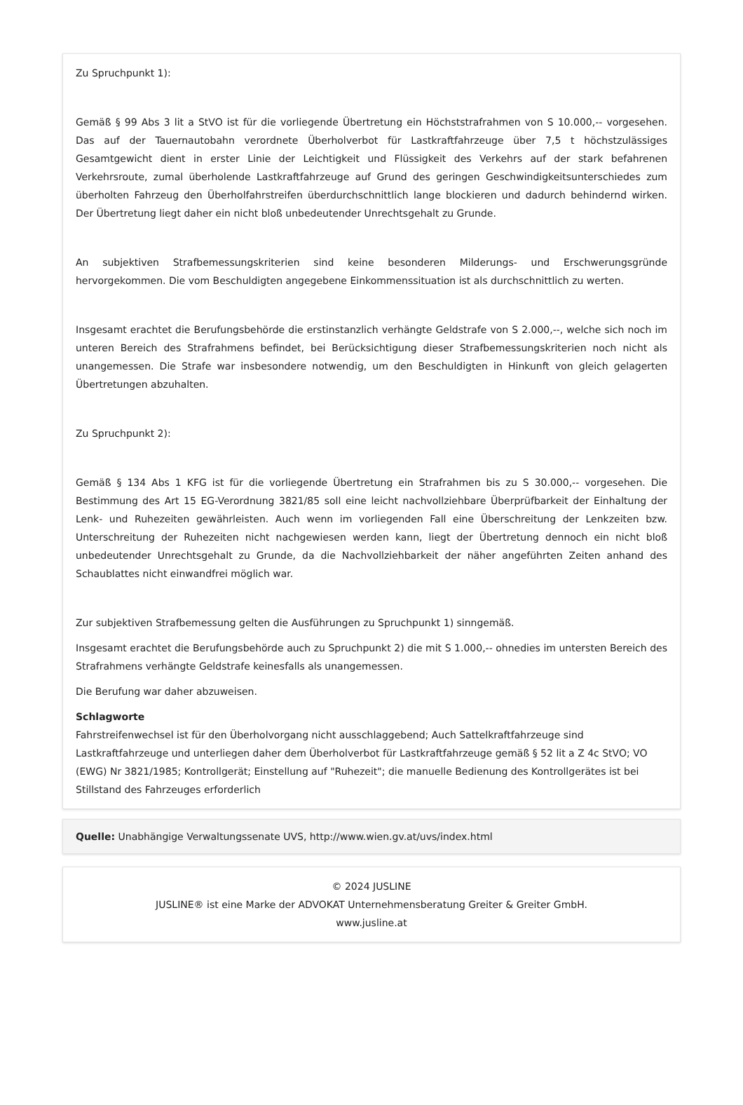Zu Spruchpunkt 1):
Gemäß § 99 Abs 3 lit a StVO ist für die vorliegende Übertretung ein Höchststrafrahmen von S 10.000,-- vorgesehen. Das auf der Tauernautobahn verordnete Überholverbot für Lastkraftfahrzeuge über 7,5 t höchstzulässiges Gesamtgewicht dient in erster Linie der Leichtigkeit und Flüssigkeit des Verkehrs auf der stark befahrenen Verkehrsroute, zumal überholende Lastkraftfahrzeuge auf Grund des geringen Geschwindigkeitsunterschiedes zum überholten Fahrzeug den Überholfahrstreifen überdurchschnittlich lange blockieren und dadurch behindernd wirken. Der Übertretung liegt daher ein nicht bloß unbedeutender Unrechtsgehalt zu Grunde.
An subjektiven Strafbemessungskriterien sind keine besonderen Milderungs- und Erschwerungsgründe hervorgekommen. Die vom Beschuldigten angegebene Einkommenssituation ist als durchschnittlich zu werten.
Insgesamt erachtet die Berufungsbehörde die erstinstanzlich verhängte Geldstrafe von S 2.000,--, welche sich noch im unteren Bereich des Strafrahmens befindet, bei Berücksichtigung dieser Strafbemessungskriterien noch nicht als unangemessen. Die Strafe war insbesondere notwendig, um den Beschuldigten in Hinkunft von gleich gelagerten Übertretungen abzuhalten.
Zu Spruchpunkt 2):
Gemäß § 134 Abs 1 KFG ist für die vorliegende Übertretung ein Strafrahmen bis zu S 30.000,-- vorgesehen. Die Bestimmung des Art 15 EG-Verordnung 3821/85 soll eine leicht nachvollziehbare Überprüfbarkeit der Einhaltung der Lenk- und Ruhezeiten gewährleisten. Auch wenn im vorliegenden Fall eine Überschreitung der Lenkzeiten bzw. Unterschreitung der Ruhezeiten nicht nachgewiesen werden kann, liegt der Übertretung dennoch ein nicht bloß unbedeutender Unrechtsgehalt zu Grunde, da die Nachvollziehbarkeit der näher angeführten Zeiten anhand des Schaublattes nicht einwandfrei möglich war.
Zur subjektiven Strafbemessung gelten die Ausführungen zu Spruchpunkt 1) sinngemäß.
Insgesamt erachtet die Berufungsbehörde auch zu Spruchpunkt 2) die mit S 1.000,-- ohnedies im untersten Bereich des Strafrahmens verhängte Geldstrafe keinesfalls als unangemessen.
Die Berufung war daher abzuweisen.
Schlagworte
Fahrstreifenwechsel ist für den Überholvorgang nicht ausschlaggebend; Auch Sattelkraftfahrzeuge sind Lastkraftfahrzeuge und unterliegen daher dem Überholverbot für Lastkraftfahrzeuge gemäß § 52 lit a Z 4c StVO; VO (EWG) Nr 3821/1985; Kontrollgerät; Einstellung auf "Ruhezeit"; die manuelle Bedienung des Kontrollgerätes ist bei Stillstand des Fahrzeuges erforderlich
Quelle: Unabhängige Verwaltungssenate UVS, http://www.wien.gv.at/uvs/index.html
© 2024 JUSLINE
JUSLINE® ist eine Marke der ADVOKAT Unternehmensberatung Greiter & Greiter GmbH.
www.jusline.at